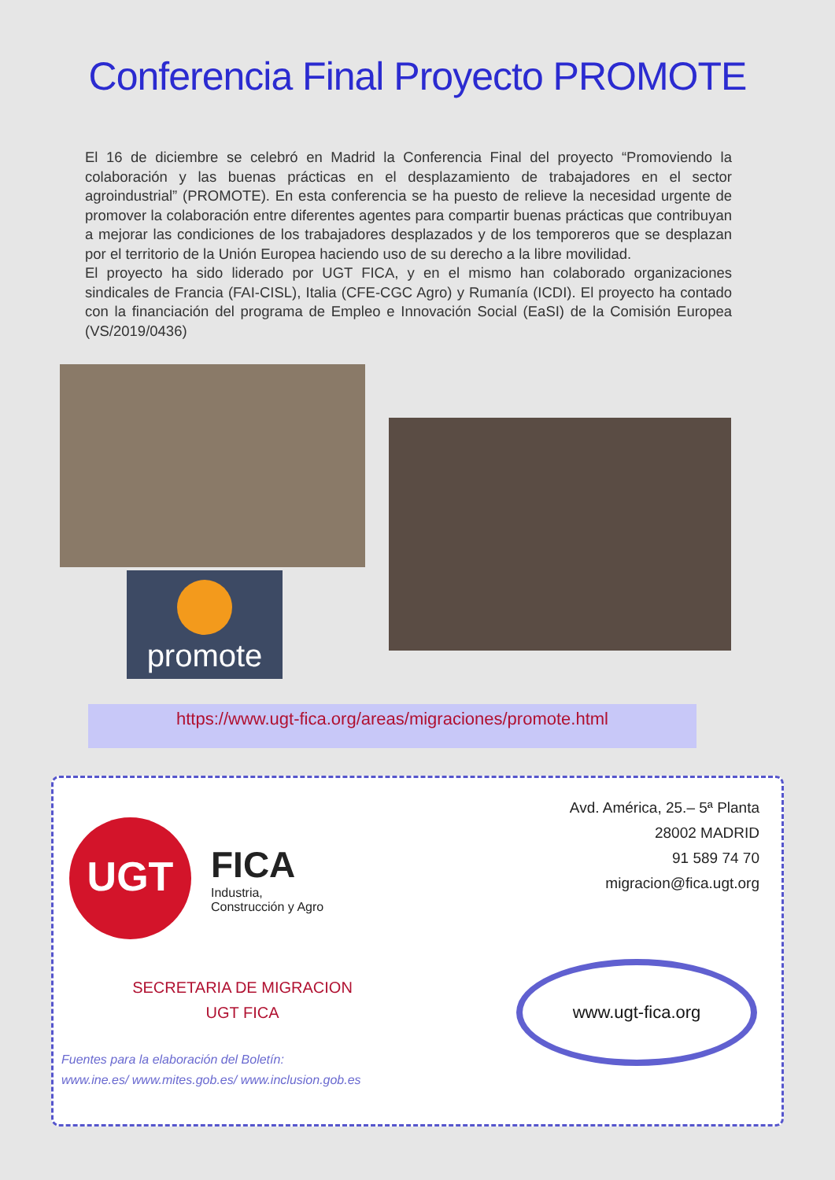Conferencia Final Proyecto PROMOTE
El 16 de diciembre se celebró en Madrid la Conferencia Final del proyecto “Promoviendo la colaboración y las buenas prácticas en el desplazamiento de trabajadores en el sector agroindustrial” (PROMOTE). En esta conferencia se ha puesto de relieve la necesidad urgente de promover la colaboración entre diferentes agentes para compartir buenas prácticas que contribuyan a mejorar las condiciones de los trabajadores desplazados y de los temporeros que se desplazan por el territorio de la Unión Europea haciendo uso de su derecho a la libre movilidad.
El proyecto ha sido liderado por UGT FICA, y en el mismo han colaborado organizaciones sindicales de Francia (FAI-CISL), Italia (CFE-CGC Agro) y Rumanía (ICDI). El proyecto ha contado con la financiación del programa de Empleo e Innovación Social (EaSI) de la Comisión Europea (VS/2019/0436)
promote
https://www.ugt-fica.org/areas/migraciones/promote.html
Avd. América, 25.– 5ª Planta
28002 MADRID
91 589 74 70
migracion@fica.ugt.org
UGT
FICA
Industria,
Construcción y Agro
SECRETARIA DE MIGRACION
UGT FICA
www.ugt-fica.org
Fuentes para la elaboración del Boletín:
www.ine.es/ www.mites.gob.es/ www.inclusion.gob.es